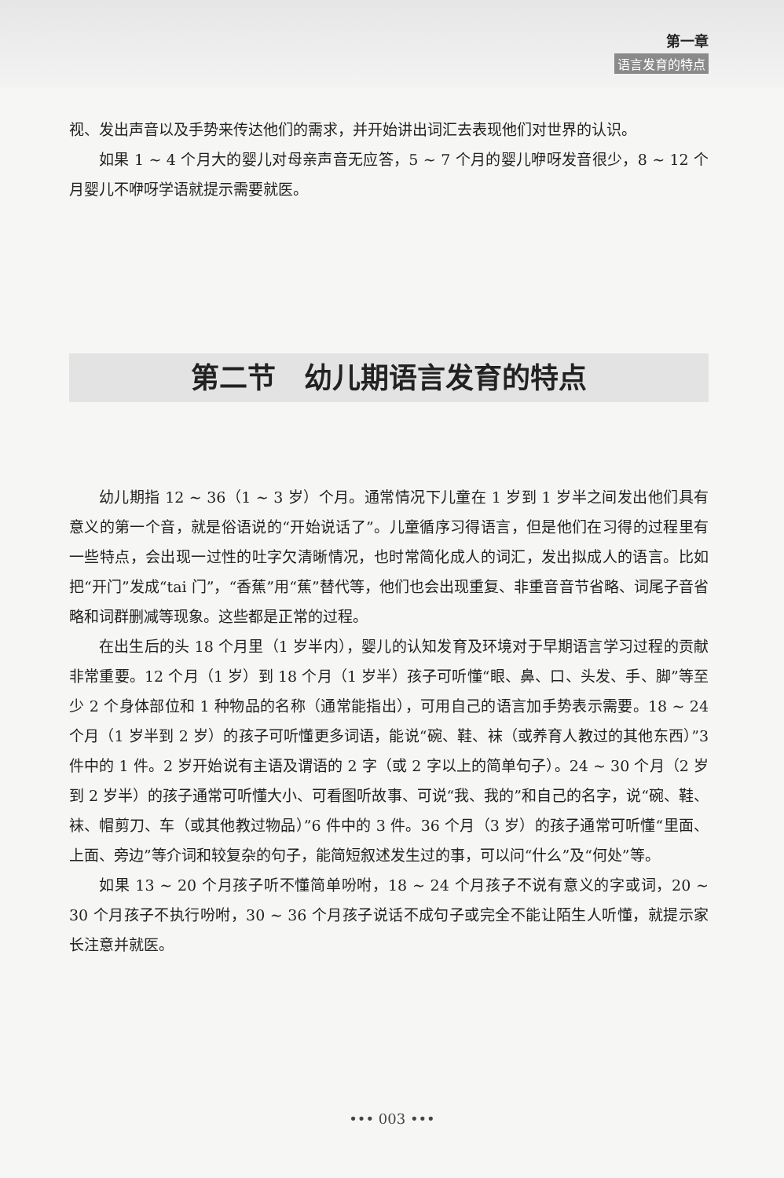第一章
语言发育的特点
视、发出声音以及手势来传达他们的需求，并开始讲出词汇去表现他们对世界的认识。
如果 1 ~ 4 个月大的婴儿对母亲声音无应答，5 ~ 7 个月的婴儿咿呀发音很少，8 ~ 12 个月婴儿不咿呀学语就提示需要就医。
第二节　幼儿期语言发育的特点
幼儿期指 12 ~ 36（1 ~ 3 岁）个月。通常情况下儿童在 1 岁到 1 岁半之间发出他们具有意义的第一个音，就是俗语说的“开始说话了”。儿童循序习得语言，但是他们在习得的过程里有一些特点，会出现一过性的吐字欠清晰情况，也时常简化成人的词汇，发出拟成人的语言。比如把“开门”发成“tai 门”，“香蕉”用“蕉”替代等，他们也会出现重复、非重音音节省略、词尾子音省略和词群删减等现象。这些都是正常的过程。
在出生后的头 18 个月里（1 岁半内），婴儿的认知发育及环境对于早期语言学习过程的贡献非常重要。12 个月（1 岁）到 18 个月（1 岁半）孩子可听懂“眼、鼻、口、头发、手、脚”等至少 2 个身体部位和 1 种物品的名称（通常能指出），可用自己的语言加手势表示需要。18 ~ 24 个月（1 岁半到 2 岁）的孩子可听懂更多词语，能说“碗、鞋、袜（或养育人教过的其他东西）”3 件中的 1 件。2 岁开始说有主语及谓语的 2 字（或 2 字以上的简单句子）。24 ~ 30 个月（2 岁到 2 岁半）的孩子通常可听懂大小、可看图听故事、可说“我、我的”和自己的名字，说“碗、鞋、袜、帽剪刀、车（或其他教过物品）”6 件中的 3 件。36 个月（3 岁）的孩子通常可听懂“里面、上面、旁边”等介词和较复杂的句子，能简短叙述发生过的事，可以问“什么”及“何处”等。
如果 13 ~ 20 个月孩子听不懂简单吩咐，18 ~ 24 个月孩子不说有意义的字或词，20 ~ 30 个月孩子不执行吩咐，30 ~ 36 个月孩子说话不成句子或完全不能让陌生人听懂，就提示家长注意并就医。
••• 003 •••